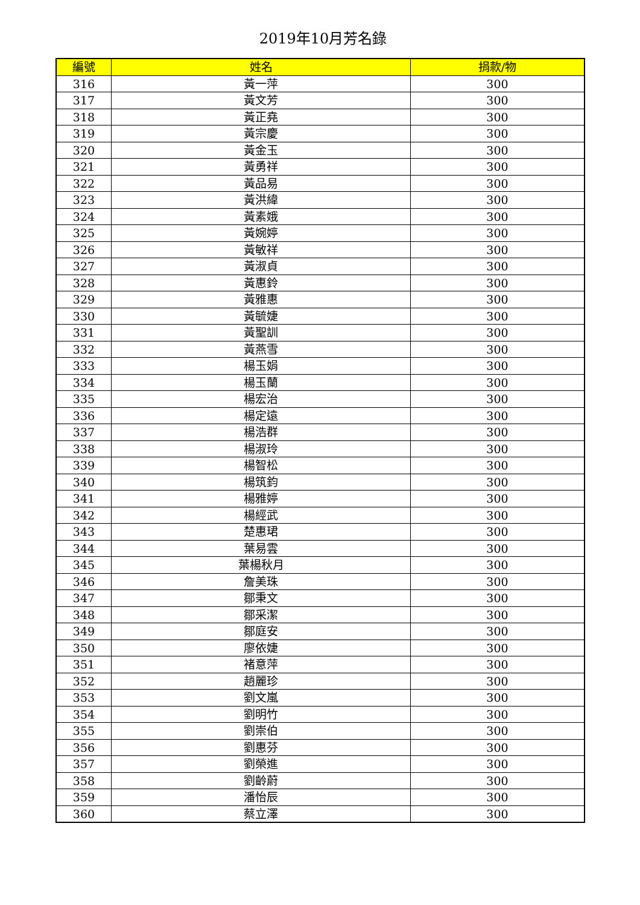2019年10月芳名錄
| 編號 | 姓名 | 捐款/物 |
| --- | --- | --- |
| 316 | 黃一萍 | 300 |
| 317 | 黃文芳 | 300 |
| 318 | 黃正堯 | 300 |
| 319 | 黃宗慶 | 300 |
| 320 | 黃金玉 | 300 |
| 321 | 黃勇祥 | 300 |
| 322 | 黃品易 | 300 |
| 323 | 黃洪緯 | 300 |
| 324 | 黃素娥 | 300 |
| 325 | 黃婉婷 | 300 |
| 326 | 黃敏祥 | 300 |
| 327 | 黃淑貞 | 300 |
| 328 | 黃惠鈴 | 300 |
| 329 | 黃雅惠 | 300 |
| 330 | 黃毓婕 | 300 |
| 331 | 黃聖訓 | 300 |
| 332 | 黃燕雪 | 300 |
| 333 | 楊玉娟 | 300 |
| 334 | 楊玉蘭 | 300 |
| 335 | 楊宏治 | 300 |
| 336 | 楊定遠 | 300 |
| 337 | 楊浩群 | 300 |
| 338 | 楊淑玲 | 300 |
| 339 | 楊智松 | 300 |
| 340 | 楊筑鈞 | 300 |
| 341 | 楊雅婷 | 300 |
| 342 | 楊經武 | 300 |
| 343 | 楚惠珺 | 300 |
| 344 | 葉易雲 | 300 |
| 345 | 葉楊秋月 | 300 |
| 346 | 詹美珠 | 300 |
| 347 | 鄒秉文 | 300 |
| 348 | 鄒采潔 | 300 |
| 349 | 鄒庭安 | 300 |
| 350 | 廖依婕 | 300 |
| 351 | 褚意萍 | 300 |
| 352 | 趙麗珍 | 300 |
| 353 | 劉文嵐 | 300 |
| 354 | 劉明竹 | 300 |
| 355 | 劉崇伯 | 300 |
| 356 | 劉惠芬 | 300 |
| 357 | 劉榮進 | 300 |
| 358 | 劉齡蔚 | 300 |
| 359 | 潘怡辰 | 300 |
| 360 | 蔡立澤 | 300 |